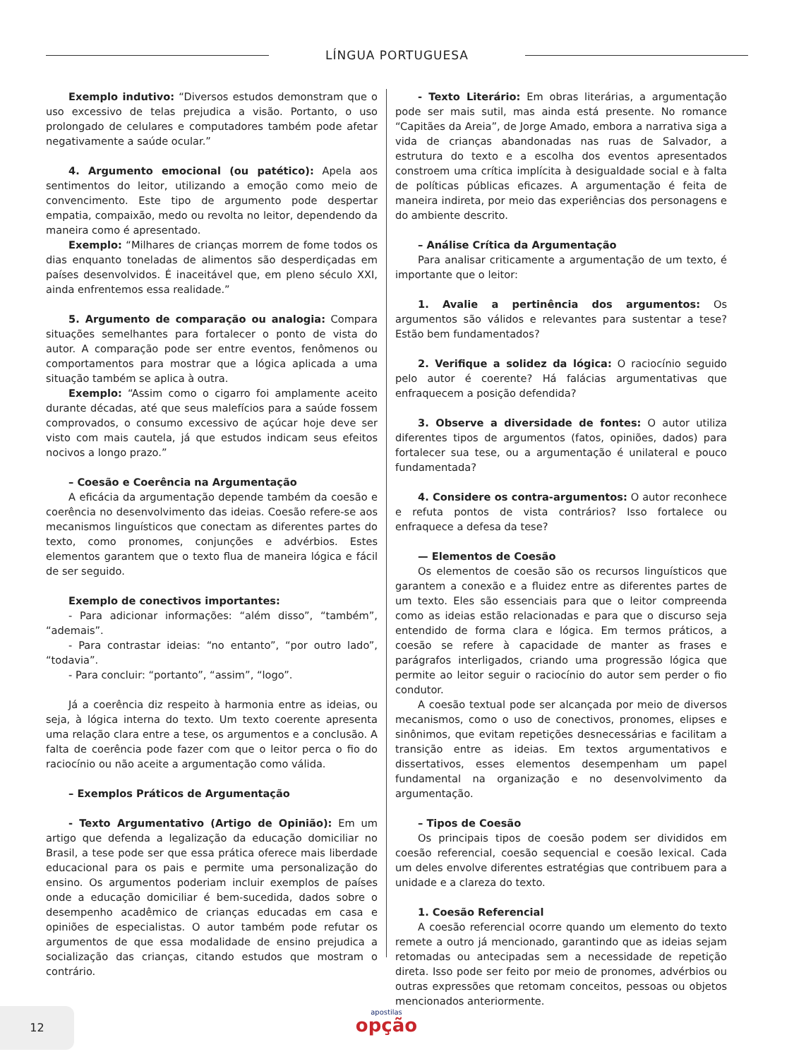LÍNGUA PORTUGUESA
Exemplo indutivo: “Diversos estudos demonstram que o uso excessivo de telas prejudica a visão. Portanto, o uso prolongado de celulares e computadores também pode afetar negativamente a saúde ocular.”
4. Argumento emocional (ou patético): Apela aos sentimentos do leitor, utilizando a emoção como meio de convencimento. Este tipo de argumento pode despertar empatia, compaixão, medo ou revolta no leitor, dependendo da maneira como é apresentado.
Exemplo: “Milhares de crianças morrem de fome todos os dias enquanto toneladas de alimentos são desperdiçadas em países desenvolvidos. É inaceitável que, em pleno século XXI, ainda enfrentemos essa realidade.”
5. Argumento de comparação ou analogia: Compara situações semelhantes para fortalecer o ponto de vista do autor. A comparação pode ser entre eventos, fenômenos ou comportamentos para mostrar que a lógica aplicada a uma situação também se aplica à outra.
Exemplo: “Assim como o cigarro foi amplamente aceito durante décadas, até que seus malefícios para a saúde fossem comprovados, o consumo excessivo de açúcar hoje deve ser visto com mais cautela, já que estudos indicam seus efeitos nocivos a longo prazo.”
– Coesão e Coerência na Argumentação
A eficácia da argumentação depende também da coesão e coerência no desenvolvimento das ideias. Coesão refere-se aos mecanismos linguísticos que conectam as diferentes partes do texto, como pronomes, conjunções e advérbios. Estes elementos garantem que o texto flua de maneira lógica e fácil de ser seguido.
Exemplo de conectivos importantes:
- Para adicionar informações: “além disso”, “também”, “ademais”.
- Para contrastar ideias: “no entanto”, “por outro lado”, “todavia”.
- Para concluir: “portanto”, “assim”, “logo”.
Já a coerência diz respeito à harmonia entre as ideias, ou seja, à lógica interna do texto. Um texto coerente apresenta uma relação clara entre a tese, os argumentos e a conclusão. A falta de coerência pode fazer com que o leitor perca o fio do raciocínio ou não aceite a argumentação como válida.
– Exemplos Práticos de Argumentação
- Texto Argumentativo (Artigo de Opinião): Em um artigo que defenda a legalização da educação domiciliar no Brasil, a tese pode ser que essa prática oferece mais liberdade educacional para os pais e permite uma personalização do ensino. Os argumentos poderiam incluir exemplos de países onde a educação domiciliar é bem-sucedida, dados sobre o desempenho acadêmico de crianças educadas em casa e opiniões de especialistas. O autor também pode refutar os argumentos de que essa modalidade de ensino prejudica a socialização das crianças, citando estudos que mostram o contrário.
- Texto Literário: Em obras literárias, a argumentação pode ser mais sutil, mas ainda está presente. No romance “Capitães da Areia”, de Jorge Amado, embora a narrativa siga a vida de crianças abandonadas nas ruas de Salvador, a estrutura do texto e a escolha dos eventos apresentados constroem uma crítica implícita à desigualdade social e à falta de políticas públicas eficazes. A argumentação é feita de maneira indireta, por meio das experiências dos personagens e do ambiente descrito.
– Análise Crítica da Argumentação
Para analisar criticamente a argumentação de um texto, é importante que o leitor:
1. Avalie a pertinência dos argumentos: Os argumentos são válidos e relevantes para sustentar a tese? Estão bem fundamentados?
2. Verifique a solidez da lógica: O raciocínio seguido pelo autor é coerente? Há falácias argumentativas que enfraquecem a posição defendida?
3. Observe a diversidade de fontes: O autor utiliza diferentes tipos de argumentos (fatos, opiniões, dados) para fortalecer sua tese, ou a argumentação é unilateral e pouco fundamentada?
4. Considere os contra-argumentos: O autor reconhece e refuta pontos de vista contrários? Isso fortalece ou enfraquece a defesa da tese?
— Elementos de Coesão
Os elementos de coesão são os recursos linguísticos que garantem a conexão e a fluidez entre as diferentes partes de um texto. Eles são essenciais para que o leitor compreenda como as ideias estão relacionadas e para que o discurso seja entendido de forma clara e lógica. Em termos práticos, a coesão se refere à capacidade de manter as frases e parágrafos interligados, criando uma progressão lógica que permite ao leitor seguir o raciocínio do autor sem perder o fio condutor.
A coesão textual pode ser alcançada por meio de diversos mecanismos, como o uso de conectivos, pronomes, elipses e sinônimos, que evitam repetições desnecessárias e facilitam a transição entre as ideias. Em textos argumentativos e dissertativos, esses elementos desempenham um papel fundamental na organização e no desenvolvimento da argumentação.
– Tipos de Coesão
Os principais tipos de coesão podem ser divididos em coesão referencial, coesão sequencial e coesão lexical. Cada um deles envolve diferentes estratégias que contribuem para a unidade e a clareza do texto.
1. Coesão Referencial
A coesão referencial ocorre quando um elemento do texto remete a outro já mencionado, garantindo que as ideias sejam retomadas ou antecipadas sem a necessidade de repetição direta. Isso pode ser feito por meio de pronomes, advérbios ou outras expressões que retomam conceitos, pessoas ou objetos mencionados anteriormente.
12
apostilas
opção